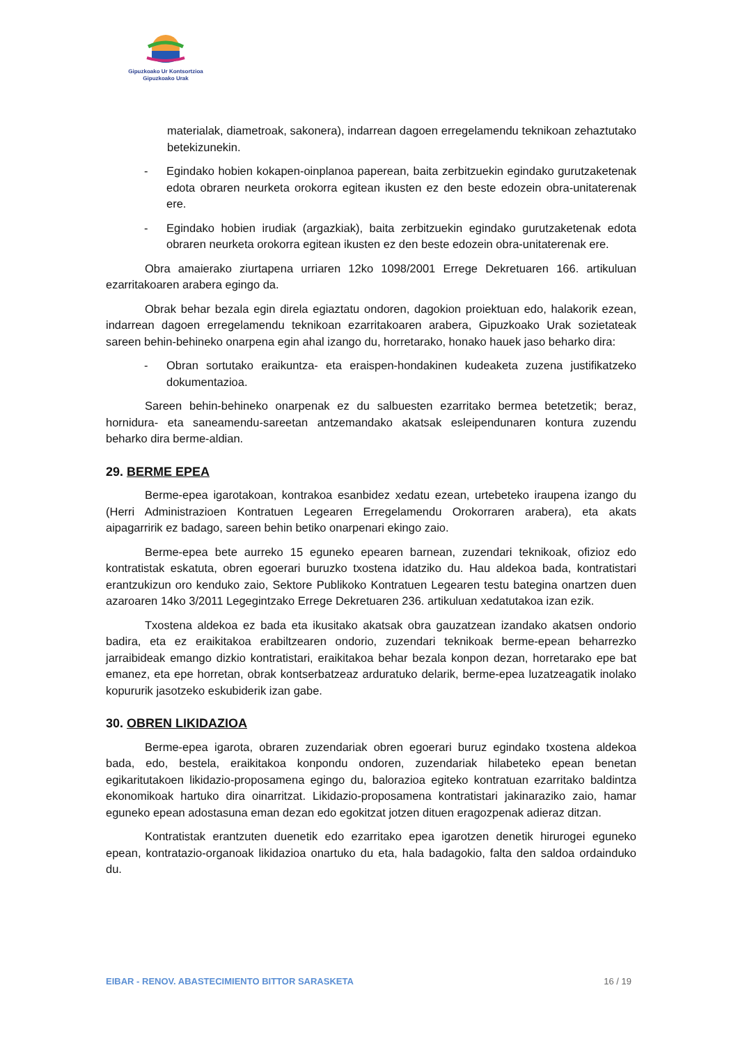Gipuzkoako Ur Kontsortzioa
Gipuzkoako Urak
materialak, diametroak, sakonera), indarrean dagoen erregelamendu teknikoan zehaztutako betekizunekin.
- Egindako hobien kokapen-oinplanoa paperean, baita zerbitzuekin egindako gurutzaketenak edota obraren neurketa orokorra egitean ikusten ez den beste edozein obra-unitaterenak ere.
- Egindako hobien irudiak (argazkiak), baita zerbitzuekin egindako gurutzaketenak edota obraren neurketa orokorra egitean ikusten ez den beste edozein obra-unitaterenak ere.
Obra amaierako ziurtapena urriaren 12ko 1098/2001 Errege Dekretuaren 166. artikuluan ezarritakoaren arabera egingo da.
Obrak behar bezala egin direla egiaztatu ondoren, dagokion proiektuan edo, halakorik ezean, indarrean dagoen erregelamendu teknikoan ezarritakoaren arabera, Gipuzkoako Urak sozietateak sareen behin-behineko onarpena egin ahal izango du, horretarako, honako hauek jaso beharko dira:
- Obran sortutako eraikuntza- eta eraispen-hondakinen kudeaketa zuzena justifikatzeko dokumentazioa.
Sareen behin-behineko onarpenak ez du salbuesten ezarritako bermea betetzetik; beraz, hornidura- eta saneamendu-sareetan antzemandako akatsak esleipendunaren kontura zuzendu beharko dira berme-aldian.
29. BERME EPEA
Berme-epea igarotakoan, kontrakoa esanbidez xedatu ezean, urtebeteko iraupena izango du (Herri Administrazioen Kontratuen Legearen Erregelamendu Orokorraren arabera), eta akats aipagarririk ez badago, sareen behin betiko onarpenari ekingo zaio.
Berme-epea bete aurreko 15 eguneko epearen barnean, zuzendari teknikoak, ofizioz edo kontratistak eskatuta, obren egoerari buruzko txostena idatziko du. Hau aldekoa bada, kontratistari erantzukizun oro kenduko zaio, Sektore Publikoko Kontratuen Legearen testu bategina onartzen duen azaroaren 14ko 3/2011 Legegintzako Errege Dekretuaren 236. artikuluan xedatutakoa izan ezik.
Txostena aldekoa ez bada eta ikusitako akatsak obra gauzatzean izandako akatsen ondorio badira, eta ez eraikitakoa erabiltzearen ondorio, zuzendari teknikoak berme-epean beharrezko jarraibideak emango dizkio kontratistari, eraikitakoa behar bezala konpon dezan, horretarako epe bat emanez, eta epe horretan, obrak kontserbatzeaz arduratuko delarik, berme-epea luzatzeagatik inolako kopururik jasotzeko eskubiderik izan gabe.
30. OBREN LIKIDAZIOA
Berme-epea igarota, obraren zuzendariak obren egoerari buruz egindako txostena aldekoa bada, edo, bestela, eraikitakoa konpondu ondoren, zuzendariak hilabeteko epean benetan egikaritutakoen likidazio-proposamena egingo du, balorazioa egiteko kontratuan ezarritako baldintza ekonomikoak hartuko dira oinarritzat. Likidazio-proposamena kontratistari jakinaraziko zaio, hamar eguneko epean adostasuna eman dezan edo egokitzat jotzen dituen eragozpenak adieraz ditzan.
Kontratistak erantzuten duenetik edo ezarritako epea igarotzen denetik hirurogei eguneko epean, kontratazio-organoak likidazioa onartuko du eta, hala badagokio, falta den saldoa ordainduko du.
EIBAR - RENOV. ABASTECIMIENTO BITTOR SARASKETA 16 / 19